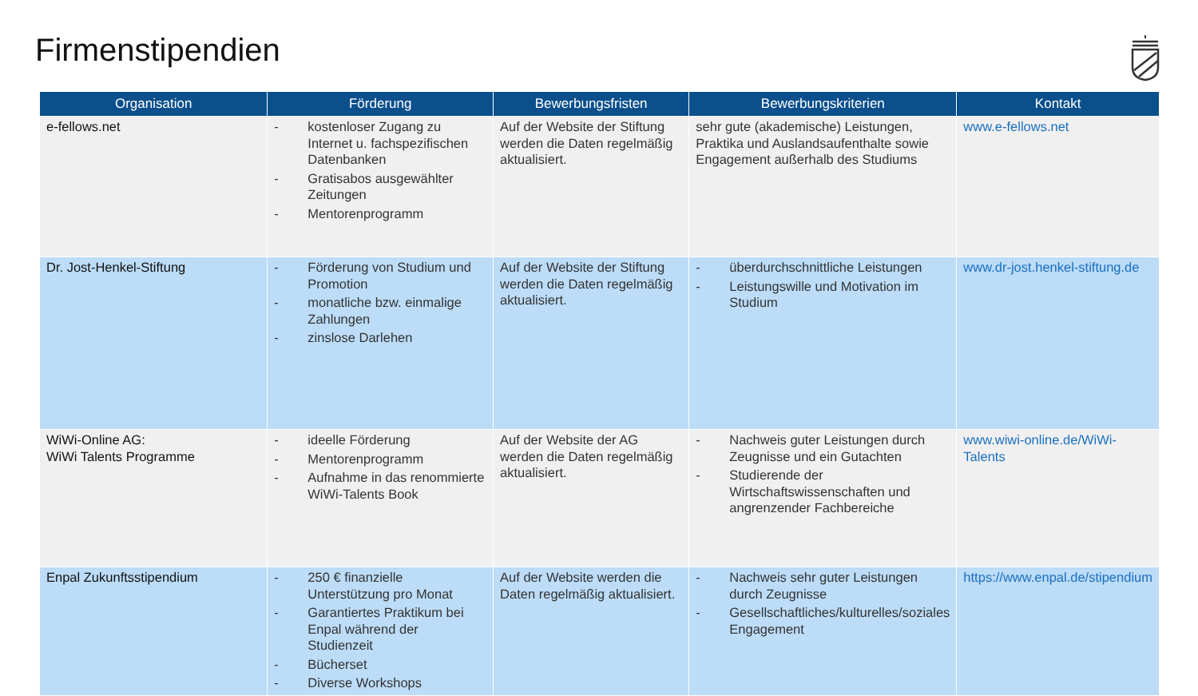Firmenstipendien
| Organisation | Förderung | Bewerbungsfristen | Bewerbungskriterien | Kontakt |
| --- | --- | --- | --- | --- |
| e-fellows.net | - kostenloser Zugang zu Internet u. fachspezifischen Datenbanken - Gratisabos ausgewählter Zeitungen - Mentorenprogramm | Auf der Website der Stiftung werden die Daten regelmäßig aktualisiert. | sehr gute (akademische) Leistungen, Praktika und Auslandsaufenthalte sowie Engagement außerhalb des Studiums | www.e-fellows.net |
| Dr. Jost-Henkel-Stiftung | - Förderung von Studium und Promotion - monatliche bzw. einmalige Zahlungen - zinslose Darlehen | Auf der Website der Stiftung werden die Daten regelmäßig aktualisiert. | - überdurchschnittliche Leistungen - Leistungswille und Motivation im Studium | www.dr-jost.henkel-stiftung.de |
| WiWi-Online AG: WiWi Talents Programme | - ideelle Förderung - Mentorenprogramm - Aufnahme in das renommierte WiWi-Talents Book | Auf der Website der AG werden die Daten regelmäßig aktualisiert. | - Nachweis guter Leistungen durch Zeugnisse und ein Gutachten - Studierende der Wirtschaftswissenschaften und angrenzender Fachbereiche | www.wiwi-online.de/WiWi-Talents |
| Enpal Zukunftsstipendium | - 250 € finanzielle Unterstützung pro Monat - Garantiertes Praktikum bei Enpal während der Studienzeit - Bücherset - Diverse Workshops | Auf der Website werden die Daten regelmäßig aktualisiert. | - Nachweis sehr guter Leistungen durch Zeugnisse - Gesellschaftliches/kulturelles/soziales Engagement | https://www.enpal.de/stipendium |